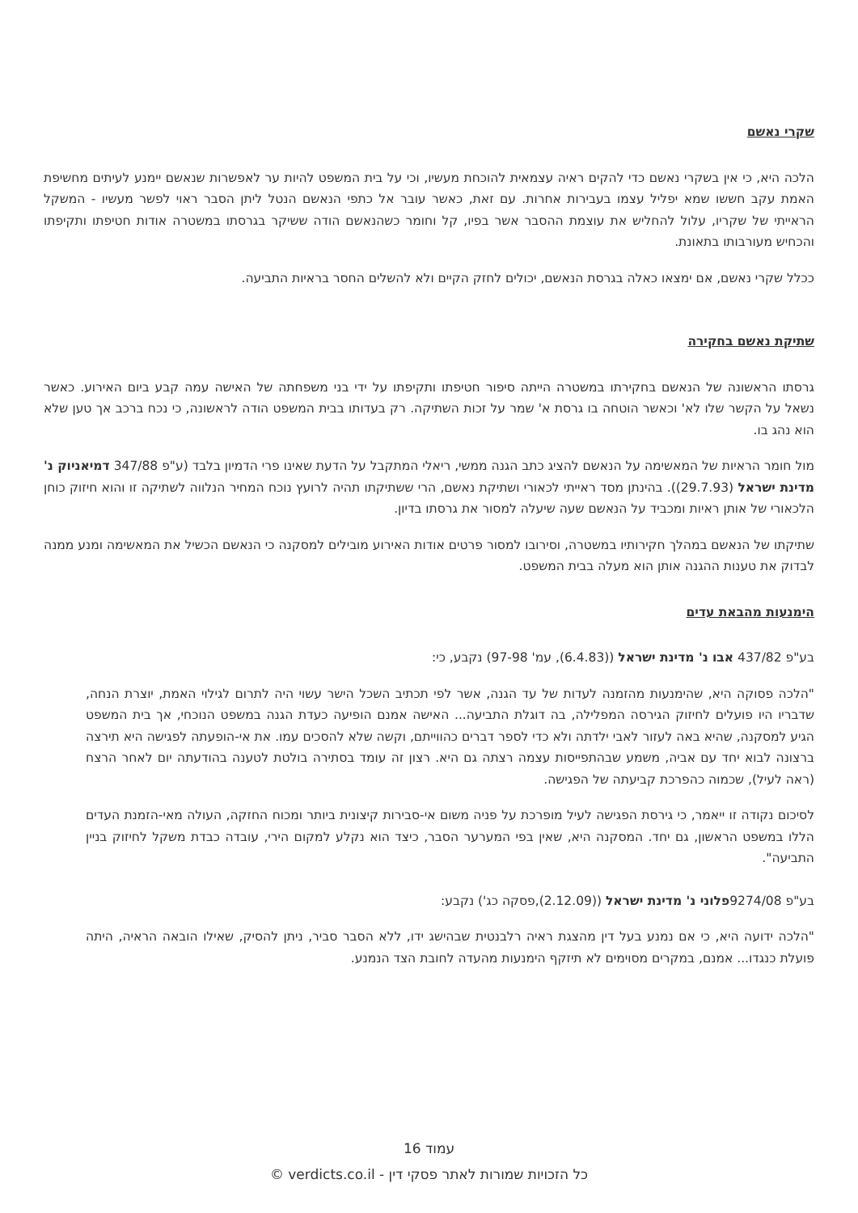שקרי נאשם
הלכה היא, כי אין בשקרי נאשם כדי להקים ראיה עצמאית להוכחת מעשיו, וכי על בית המשפט להיות ער לאפשרות שנאשם יימנע לעיתים מחשיפת האמת עקב חששו שמא יפליל עצמו בעבירות אחרות. עם זאת, כאשר עובר אל כתפי הנאשם הנטל ליתן הסבר ראוי לפשר מעשיו - המשקל הראייתי של שקריו, עלול להחליש את עוצמת ההסבר אשר בפיו, קל וחומר כשהנאשם הודה ששיקר בגרסתו במשטרה אודות חטיפתו ותקיפתו והכחיש מעורבותו בתאונת.
ככלל שקרי נאשם, אם ימצאו כאלה בגרסת הנאשם, יכולים לחזק הקיים ולא להשלים החסר בראיות התביעה.
שתיקת נאשם בחקירה
גרסתו הראשונה של הנאשם בחקירתו במשטרה הייתה סיפור חטיפתו ותקיפתו על ידי בני משפחתה של האישה עמה קבע ביום האירוע. כאשר נשאל על הקשר שלו לא' וכאשר הוטחה בו גרסת א' שמר על זכות השתיקה. רק בעדותו בבית המשפט הודה לראשונה, כי נכח ברכב אך טען שלא הוא נהג בו.
מול חומר הראיות של המאשימה על הנאשם להציג כתב הגנה ממשי, ריאלי המתקבל על הדעת שאינו פרי הדמיון בלבד (ע"פ 347/88 דמיאניוק נ' מדינת ישראל (29.7.93)). בהינתן מסד ראייתי לכאורי ושתיקת נאשם, הרי ששתיקתו תהיה לרועץ נוכח המחיר הנלווה לשתיקה זו והוא חיזוק כוחן הלכאורי של אותן ראיות ומכביד על הנאשם שעה שיעלה למסור את גרסתו בדיון.
שתיקתו של הנאשם במהלך חקירותיו במשטרה, וסירובו למסור פרטים אודות האירוע מובילים למסקנה כי הנאשם הכשיל את המאשימה ומנע ממנה לבדוק את טענות ההגנה אותן הוא מעלה בבית המשפט.
הימנעות מהבאת עדים
בע"פ 437/82 אבו נ' מדינת ישראל ((6.4.83), עמ' 97-98) נקבע, כי:
"הלכה פסוקה היא, שהימנעות מהזמנה לעדות של עד הגנה, אשר לפי תכתיב השכל הישר עשוי היה לתרום לגילוי האמת, יוצרת הנחה, שדבריו היו פועלים לחיזוק הגירסה המפלילה, בה דוגלת התביעה... האישה אמנם הופיעה כעדת הגנה במשפט הנוכחי, אך בית המשפט הגיע למסקנה, שהיא באה לעזור לאבי ילדתה ולא כדי לספר דברים כהווייתם, וקשה שלא להסכים עמו. את אי-הופעתה לפגישה היא תירצה ברצונה לבוא יחד עם אביה, משמע שבהתפייסות עצמה רצתה גם היא. רצון זה עומד בסתירה בולטת לטענה בהודעתה יום לאחר הרצח (ראה לעיל), שכמוה כהפרכת קביעתה של הפגישה.
לסיכום נקודה זו ייאמר, כי גירסת הפגישה לעיל מופרכת על פניה משום אי-סבירות קיצונית ביותר ומכוח החזקה, העולה מאי-הזמנת העדים הללו במשפט הראשון, גם יחד. המסקנה היא, שאין בפי המערער הסבר, כיצד הוא נקלע למקום הירי, עובדה כבדת משקל לחיזוק בניין התביעה".
בע"פ 9274/08פלוני נ' מדינת ישראל ((2.12.09),פסקה כג') נקבע:
"הלכה ידועה היא, כי אם נמנע בעל דין מהצגת ראיה רלבנטית שבהישג ידו, ללא הסבר סביר, ניתן להסיק, שאילו הובאה הראיה, היתה פועלת כנגדו... אמנם, במקרים מסוימים לא תיזקף הימנעות מהעדה לחובת הצד הנמנע.
עמוד 16
כל הזכויות שמורות לאתר פסקי דין - verdicts.co.il ©